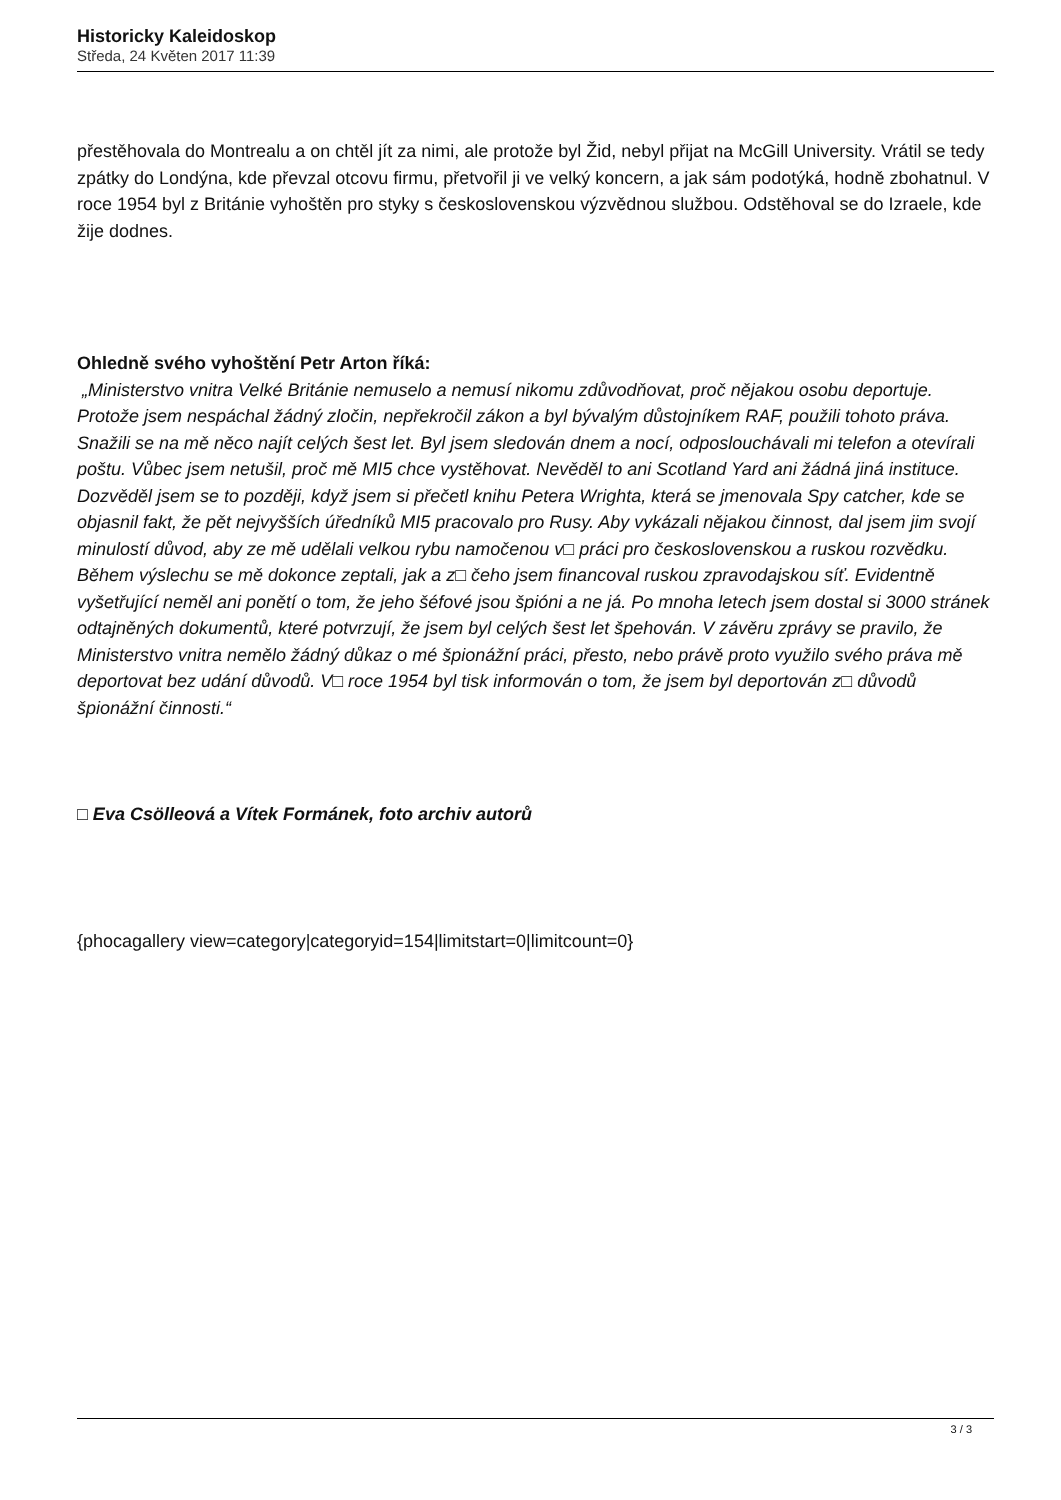Historicky Kaleidoskop
Středa, 24 Květen 2017 11:39
přestěhovala do Montrealu a on chtěl jít za nimi, ale protože byl Žid, nebyl přijat na McGill University. Vrátil se tedy zpátky do Londýna, kde převzal otcovu firmu, přetvořil ji ve velký koncern, a jak sám podotýká, hodně zbohatnul. V roce 1954 byl z Británie vyhoštěn pro styky s československou výzvědnou službou. Odstěhoval se do Izraele, kde žije dodnes.
Ohledně svého vyhoštění Petr Arton říká:
„Ministerstvo vnitra Velké Británie nemuselo a nemusí nikomu zdůvodňovat, proč nějakou osobu deportuje. Protože jsem nespáchal žádný zločin, nepřekročil zákon a byl bývalým důstojníkem RAF, použili tohoto práva. Snažili se na mě něco najít celých šest let. Byl jsem sledován dnem a nocí, odposlouchávali mi telefon a otevírali poštu. Vůbec jsem netušil, proč mě MI5 chce vystěhovat. Nevěděl to ani Scotland Yard ani žádná jiná instituce. Dozvěděl jsem se to později, když jsem si přečetl knihu Petera Wrighta, která se jmenovala Spy catcher, kde se objasnil fakt, že pět nejvyšších úředníků MI5 pracovalo pro Rusy. Aby vykázali nějakou činnost, dal jsem jim svojí minulostí důvod, aby ze mě udělali velkou rybu namočenou v□ práci pro československou a ruskou rozvědku. Během výslechu se mě dokonce zeptali, jak a z□ čeho jsem financoval ruskou zpravodajskou síť. Evidentně vyšetřující neměl ani ponětí o tom, že jeho šéfové jsou špióni a ne já. Po mnoha letech jsem dostal si 3000 stránek odtajněných dokumentů, které potvrzují, že jsem byl celých šest let špehován. V závěru zprávy se pravilo, že Ministerstvo vnitra nemělo žádný důkaz o mé špionážní práci, přesto, nebo právě proto využilo svého práva mě deportovat bez udání důvodů. V□ roce 1954 byl tisk informován o tom, že jsem byl deportován z□ důvodů špionážní činnosti.“
□ Eva Csölleová a Vítek Formánek, foto archiv autorů
{phocagallery view=category|categoryid=154|limitstart=0|limitcount=0}
3 / 3